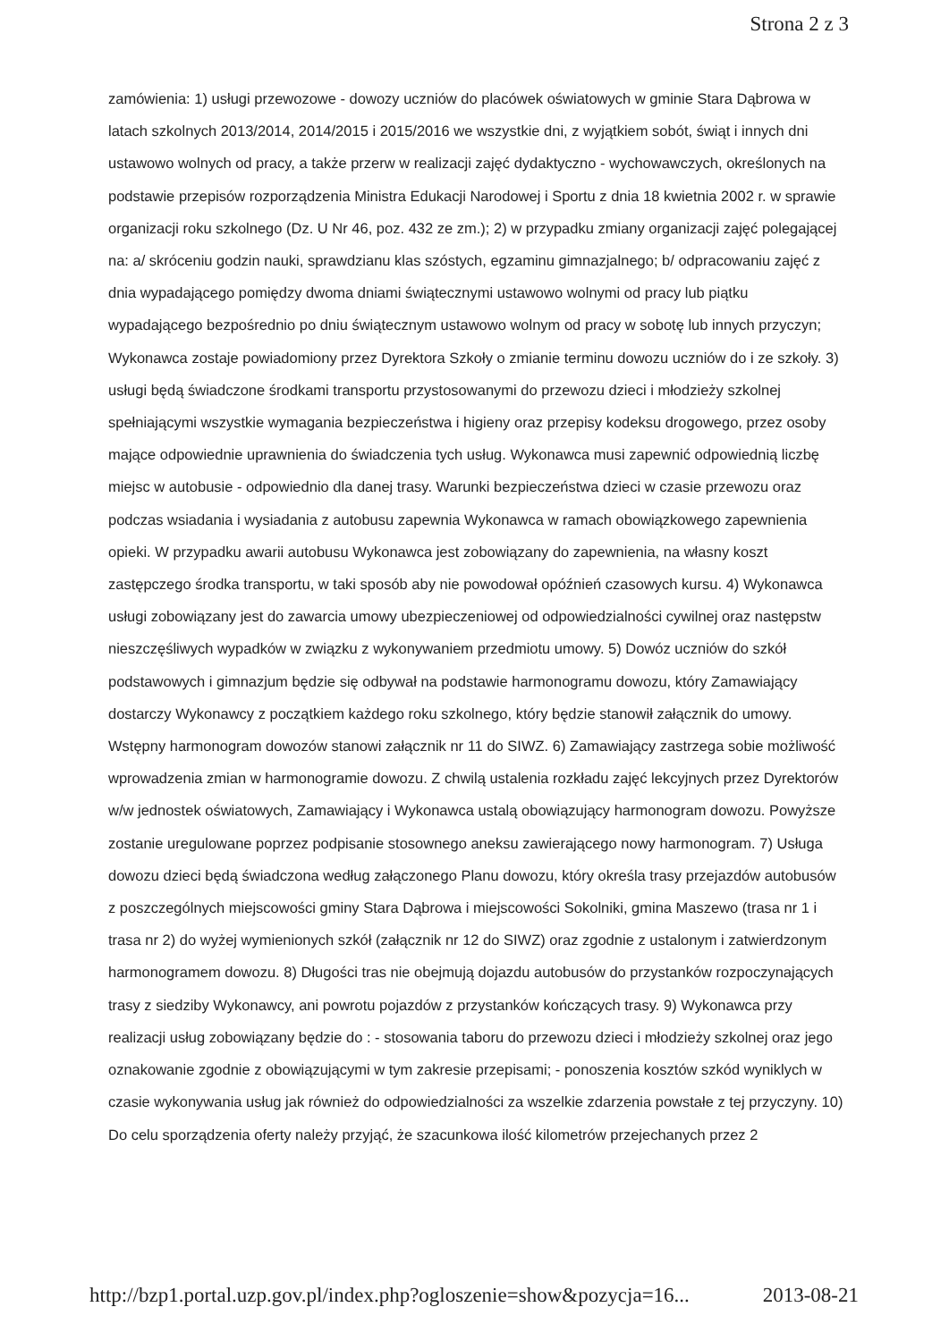Strona 2 z 3
zamówienia: 1) usługi przewozowe - dowozy uczniów do placówek oświatowych w gminie Stara Dąbrowa w latach szkolnych 2013/2014, 2014/2015 i 2015/2016 we wszystkie dni, z wyjątkiem sobót, świąt i innych dni ustawowo wolnych od pracy, a także przerw w realizacji zajęć dydaktyczno - wychowawczych, określonych na podstawie przepisów rozporządzenia Ministra Edukacji Narodowej i Sportu z dnia 18 kwietnia 2002 r. w sprawie organizacji roku szkolnego (Dz. U Nr 46, poz. 432 ze zm.); 2) w przypadku zmiany organizacji zajęć polegającej na: a/ skróceniu godzin nauki, sprawdzianu klas szóstych, egzaminu gimnazjalnego; b/ odpracowaniu zajęć z dnia wypadającego pomiędzy dwoma dniami świątecznymi ustawowo wolnymi od pracy lub piątku wypadającego bezpośrednio po dniu świątecznym ustawowo wolnym od pracy w sobotę lub innych przyczyn; Wykonawca zostaje powiadomiony przez Dyrektora Szkoły o zmianie terminu dowozu uczniów do i ze szkoły. 3) usługi będą świadczone środkami transportu przystosowanymi do przewozu dzieci i młodzieży szkolnej spełniającymi wszystkie wymagania bezpieczeństwa i higieny oraz przepisy kodeksu drogowego, przez osoby mające odpowiednie uprawnienia do świadczenia tych usług. Wykonawca musi zapewnić odpowiednią liczbę miejsc w autobusie - odpowiednio dla danej trasy. Warunki bezpieczeństwa dzieci w czasie przewozu oraz podczas wsiadania i wysiadania z autobusu zapewnia Wykonawca w ramach obowiązkowego zapewnienia opieki. W przypadku awarii autobusu Wykonawca jest zobowiązany do zapewnienia, na własny koszt zastępczego środka transportu, w taki sposób aby nie powodował opóźnień czasowych kursu. 4) Wykonawca usługi zobowiązany jest do zawarcia umowy ubezpieczeniowej od odpowiedzialności cywilnej oraz następstw nieszczęśliwych wypadków w związku z wykonywaniem przedmiotu umowy. 5) Dowóz uczniów do szkół podstawowych i gimnazjum będzie się odbywał na podstawie harmonogramu dowozu, który Zamawiający dostarczy Wykonawcy z początkiem każdego roku szkolnego, który będzie stanowił załącznik do umowy. Wstępny harmonogram dowozów stanowi załącznik nr 11 do SIWZ. 6) Zamawiający zastrzega sobie możliwość wprowadzenia zmian w harmonogramie dowozu. Z chwilą ustalenia rozkładu zajęć lekcyjnych przez Dyrektorów w/w jednostek oświatowych, Zamawiający i Wykonawca ustalą obowiązujący harmonogram dowozu. Powyższe zostanie uregulowane poprzez podpisanie stosownego aneksu zawierającego nowy harmonogram. 7) Usługa dowozu dzieci będą świadczona według załączonego Planu dowozu, który określa trasy przejazdów autobusów z poszczególnych miejscowości gminy Stara Dąbrowa i miejscowości Sokolniki, gmina Maszewo (trasa nr 1 i trasa nr 2) do wyżej wymienionych szkół (załącznik nr 12 do SIWZ) oraz zgodnie z ustalonym i zatwierdzonym harmonogramem dowozu. 8) Długości tras nie obejmują dojazdu autobusów do przystanków rozpoczynających trasy z siedziby Wykonawcy, ani powrotu pojazdów z przystanków kończących trasy. 9) Wykonawca przy realizacji usług zobowiązany będzie do : - stosowania taboru do przewozu dzieci i młodzieży szkolnej oraz jego oznakowanie zgodnie z obowiązującymi w tym zakresie przepisami; - ponoszenia kosztów szkód wyniklych w czasie wykonywania usług jak również do odpowiedzialności za wszelkie zdarzenia powstałe z tej przyczyny. 10) Do celu sporządzenia oferty należy przyjąć, że szacunkowa ilość kilometrów przejechanych przez 2
http://bzp1.portal.uzp.gov.pl/index.php?ogloszenie=show&pozycja=16... 2013-08-21